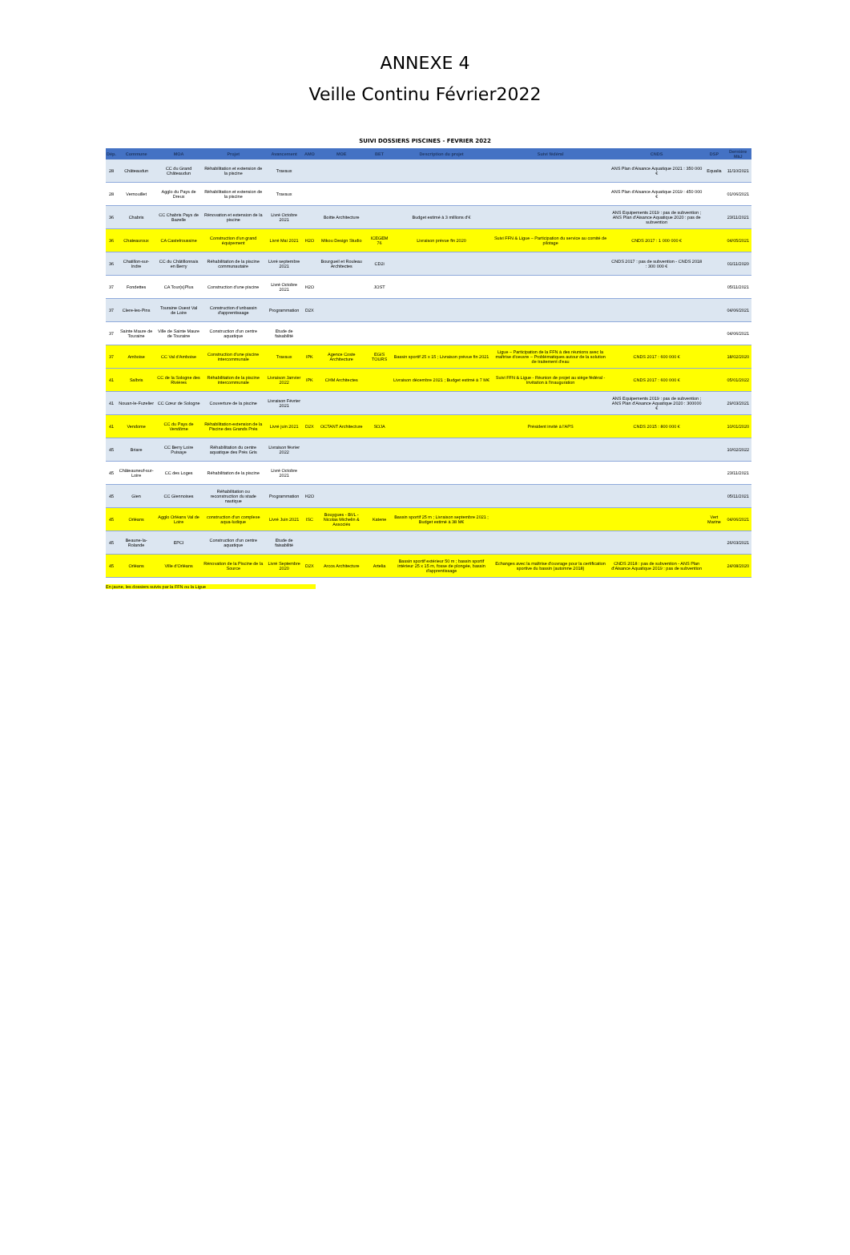ANNEXE 4
Veille Continu Février2022
SUIVI DOSSIERS PISCINES - FEVRIER 2022
| Dép. | Commune | MOA | Projet | Avancement | AMO | MOE | BET | Description du projet | Suivi fédéral | CNDS | DSP | Dernière MàJ |
| --- | --- | --- | --- | --- | --- | --- | --- | --- | --- | --- | --- | --- |
| 28 | Châteaudun | CC du Grand Châteaudun | Réhabilitation et extension de la piscine | Travaux | | | | | | ANS Plan d'Aisance Aquatique 2021 : 350 000 € | Equalia | 11/10/2021 |
| 28 | Vernouillet | Agglo du Pays de Dreux | Réhabilitation et extension de la piscine | Travaux | | | | | | ANS Plan d'Aisance Aquatique 2019 : 450 000 € | | 01/06/2021 |
| 36 | Chabris | CC Chabris Pays de Bazelle | Rénovation et extension de la piscine | Livré Octobre 2021 | | Boitte Architecture | | Budget estimé à 3 millions d'€ | | ANS Equipements 2019 : pas de subvention ; ANS Plan d'Aisance Aquatique 2020 : pas de subvention | | 23/11/2021 |
| 36 | Chateauroux | CA Castelroussine | Construction d'un grand équipement | Livré Mai 2021 | H2O | Mikou Design Studio | ICEGEM 76 | Livraison prévue fin 2020 | Suivi FFN & Ligue – Participation du service au comité de pilotage | CNDS 2017 : 1 000 000 € | | 04/05/2021 |
| 36 | Chatillon-sur-Indre | CC du Châtillonnais en Berry | Réhabilitation de la piscine communautaire | Livré septembre 2021 | | Bourgueil et Rouleau Architectes | CD2i | | | CNDS 2017 : pas de subvention - CNDS 2018 : 300 000 € | | 01/11/2020 |
| 37 | Fondettes | CA Tour(s)Plus | Construction d'une piscine | Livré Octobre 2021 | H2O | | JOST | | | | | 05/11/2021 |
| 37 | Clere-les-Pins | Touraine Ouest Val de Loire | Construction d'unbassin d'apprentissage | Programmation | D2X | | | | | | | 04/06/2021 |
| 37 | Sainte Maure de Touraine | Ville de Sainte Maure de Touraine | Construction d'un centre aquatique | Etude de faisabilité | | | | | | | | 04/06/2021 |
| 37 | Amboise | CC Val d'Amboise | Construction d'une piscine intercommunale | Travaux | IPK | Agence Coste Architecture | EGIS TOURS | Bassin sportif 25 x 15 ; Livraison prévue fin 2021 | Ligue – Participation de la FFN à des réunions avec la maîtrise d'oeuvre – Problématiques autour de la solution de traitement d'eau | CNDS 2017 : 600 000 € | | 18/02/2020 |
| 41 | Salbris | CC de la Sologne des Rivières | Réhabilitation de la piscine intercommunale | Livraison Janvier 2022 | IPK | CHM Architectes | | Livraison décembre 2021 ; Budget estimé à 7 M€ | Suivi FFN & Ligue - Réunion de projet au siège fédéral - Invitation à l'inauguration | CNDS 2017 : 600 000 € | | 05/01/2022 |
| 41 | Nouan-le-Fuzelier | CC Cœur de Sologne | Couverture de la piscine | Livraison Février 2021 | | | | | | ANS Equipements 2019 : pas de subvention ; ANS Plan d'Aisance Aquatique 2020 : 300000 € | | 29/03/2021 |
| 41 | Vendome | CC du Pays de Vendôme | Réhabilitation-extension de la Piscine des Grands Prés | Livré juin 2021 | D2X | OCTANT Architecture | SOJA | | Président invité à l'APS | CNDS 2015 : 800 000 € | | 10/01/2020 |
| 45 | Briare | CC Berry Loire Puisaye | Réhabilitation du centre aquatique des Prés Gris | Livraison février 2022 | | | | | | | | 10/02/2022 |
| 45 | Châteauneuf-sur-Loire | CC des Loges | Réhabilitation de la piscine | Livré Octobre 2021 | | | | | | | | 23/11/2021 |
| 45 | Gien | CC Giennoises | Réhabilitation ou reconstruction du stade nautique | Programmation | H2O | | | | | | | 05/11/2021 |
| 45 | Orléans | Agglo Orléans Val de Loire | construction d'un complexe aqua-ludique | Livré Juin 2021 | ISC | Bouygues - BVL - Nicolas Michelin & Associés | Katene | Bassin sportif 25 m ; Livraison septembre 2021 ; Budget estimé à 38 M€ | | | Vert Marine | 04/06/2021 |
| 45 | Beaune-la-Rolande | EPCI | Construction d'un centre aquatique | Etude de faisabilité | | | | | | | | 26/03/2021 |
| 45 | Orléans | Ville d'Orléans | Rénovation de la Piscine de la Source | Livré Septembre 2020 | D2X | Arcos Architecture | Artelia | Bassin sportif extérieur 50 m ; bassin sportif intérieur 25 x 15 m, fosse de plongée, bassin d'apprentissage | Echanges avec la maîtrise d'ouvrage pour la certification sportive du bassin (automne 2018) | CNDS 2018 : pas de subvention - ANS Plan d'Aisance Aquatique 2019 : pas de subvention | | 24/08/2020 |
En jaune, les dossiers suivis par la FFN ou la Ligue